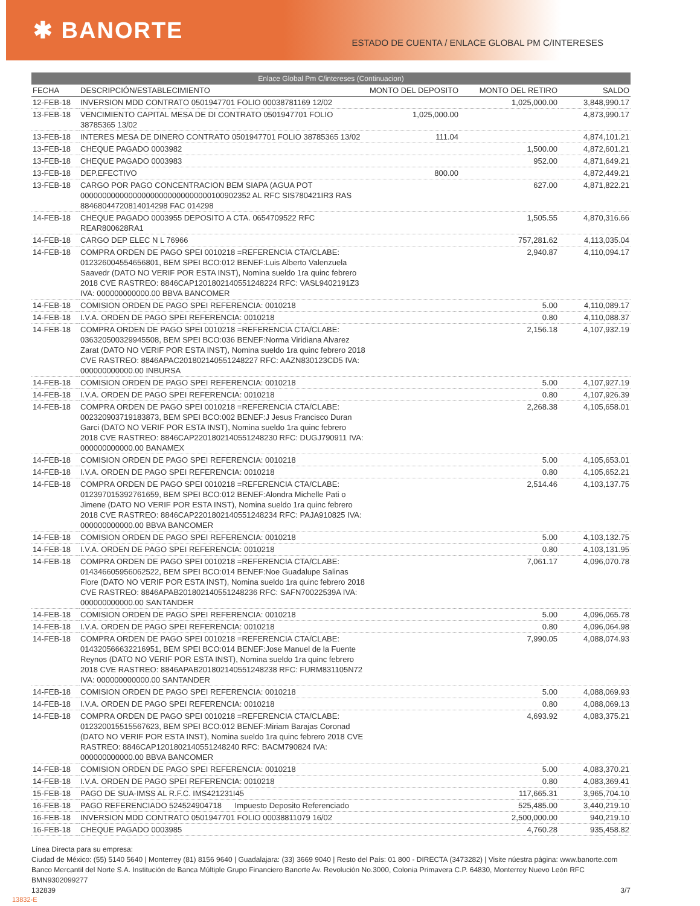✱ BANORTE
ESTADO DE CUENTA / ENLACE GLOBAL PM C/INTERESES
Enlace Global Pm C/intereses (Continuacion)
| FECHA | DESCRIPCIÓN/ESTABLECIMIENTO | MONTO DEL DEPOSITO | MONTO DEL RETIRO | SALDO |
| --- | --- | --- | --- | --- |
| 12-FEB-18 | INVERSION MDD CONTRATO 0501947701 FOLIO 00038781169 12/02 | | 1,025,000.00 | 3,848,990.17 |
| 13-FEB-18 | VENCIMIENTO CAPITAL MESA DE DI CONTRATO 0501947701 FOLIO 38785365 13/02 | 1,025,000.00 | | 4,873,990.17 |
| 13-FEB-18 | INTERES MESA DE DINERO CONTRATO 0501947701 FOLIO 38785365 13/02 | 111.04 | | 4,874,101.21 |
| 13-FEB-18 | CHEQUE PAGADO 0003982 | | 1,500.00 | 4,872,601.21 |
| 13-FEB-18 | CHEQUE PAGADO 0003983 | | 952.00 | 4,871,649.21 |
| 13-FEB-18 | DEP.EFECTIVO | 800.00 | | 4,872,449.21 |
| 13-FEB-18 | CARGO POR PAGO CONCENTRACION BEM SIAPA (AGUA POT 000000000000000000000000000000100902352 AL RFC SIS780421IR3 RAS 88468044720814014298 FAC 014298 | | 627.00 | 4,871,822.21 |
| 14-FEB-18 | CHEQUE PAGADO 0003955 DEPOSITO A CTA. 0654709522 RFC REAR800628RA1 | | 1,505.55 | 4,870,316.66 |
| 14-FEB-18 | CARGO DEP ELEC N L 76966 | | 757,281.62 | 4,113,035.04 |
| 14-FEB-18 | COMPRA ORDEN DE PAGO SPEI 0010218 =REFERENCIA CTA/CLABE: 012326004554656801, BEM SPEI BCO:012 BENEF:Luis Alberto Valenzuela Saavedr (DATO NO VERIF POR ESTA INST), Nomina sueldo 1ra quinc febrero 2018 CVE RASTREO: 8846CAP1201802140551248224 RFC: VASL9402191Z3 IVA: 000000000000.00 BBVA BANCOMER | | 2,940.87 | 4,110,094.17 |
| 14-FEB-18 | COMISION ORDEN DE PAGO SPEI REFERENCIA: 0010218 | | 5.00 | 4,110,089.17 |
| 14-FEB-18 | I.V.A. ORDEN DE PAGO SPEI REFERENCIA: 0010218 | | 0.80 | 4,110,088.37 |
| 14-FEB-18 | COMPRA ORDEN DE PAGO SPEI 0010218 =REFERENCIA CTA/CLABE: 036320500329945508, BEM SPEI BCO:036 BENEF:Norma Viridiana Alvarez Zarat (DATO NO VERIF POR ESTA INST), Nomina sueldo 1ra quinc febrero 2018 CVE RASTREO: 8846APAC201802140551248227 RFC: AAZN830123CD5 IVA: 000000000000.00 INBURSA | | 2,156.18 | 4,107,932.19 |
| 14-FEB-18 | COMISION ORDEN DE PAGO SPEI REFERENCIA: 0010218 | | 5.00 | 4,107,927.19 |
| 14-FEB-18 | I.V.A. ORDEN DE PAGO SPEI REFERENCIA: 0010218 | | 0.80 | 4,107,926.39 |
| 14-FEB-18 | COMPRA ORDEN DE PAGO SPEI 0010218 =REFERENCIA CTA/CLABE: 002320903719183873, BEM SPEI BCO:002 BENEF:J Jesus Francisco Duran Garci (DATO NO VERIF POR ESTA INST), Nomina sueldo 1ra quinc febrero 2018 CVE RASTREO: 8846CAP2201802140551248230 RFC: DUGJ790911 IVA: 000000000000.00 BANAMEX | | 2,268.38 | 4,105,658.01 |
| 14-FEB-18 | COMISION ORDEN DE PAGO SPEI REFERENCIA: 0010218 | | 5.00 | 4,105,653.01 |
| 14-FEB-18 | I.V.A. ORDEN DE PAGO SPEI REFERENCIA: 0010218 | | 0.80 | 4,105,652.21 |
| 14-FEB-18 | COMPRA ORDEN DE PAGO SPEI 0010218 =REFERENCIA CTA/CLABE: 012397015392761659, BEM SPEI BCO:012 BENEF:Alondra Michelle Pati o Jimene (DATO NO VERIF POR ESTA INST), Nomina sueldo 1ra quinc febrero 2018 CVE RASTREO: 8846CAP2201802140551248234 RFC: PAJA910825 IVA: 000000000000.00 BBVA BANCOMER | | 2,514.46 | 4,103,137.75 |
| 14-FEB-18 | COMISION ORDEN DE PAGO SPEI REFERENCIA: 0010218 | | 5.00 | 4,103,132.75 |
| 14-FEB-18 | I.V.A. ORDEN DE PAGO SPEI REFERENCIA: 0010218 | | 0.80 | 4,103,131.95 |
| 14-FEB-18 | COMPRA ORDEN DE PAGO SPEI 0010218 =REFERENCIA CTA/CLABE: 014346605956062522, BEM SPEI BCO:014 BENEF:Noe Guadalupe Salinas Flore (DATO NO VERIF POR ESTA INST), Nomina sueldo 1ra quinc febrero 2018 CVE RASTREO: 8846APAB201802140551248236 RFC: SAFN70022539A IVA: 000000000000.00 SANTANDER | | 7,061.17 | 4,096,070.78 |
| 14-FEB-18 | COMISION ORDEN DE PAGO SPEI REFERENCIA: 0010218 | | 5.00 | 4,096,065.78 |
| 14-FEB-18 | I.V.A. ORDEN DE PAGO SPEI REFERENCIA: 0010218 | | 0.80 | 4,096,064.98 |
| 14-FEB-18 | COMPRA ORDEN DE PAGO SPEI 0010218 =REFERENCIA CTA/CLABE: 014320566632216951, BEM SPEI BCO:014 BENEF:Jose Manuel de la Fuente Reynos (DATO NO VERIF POR ESTA INST), Nomina sueldo 1ra quinc febrero 2018 CVE RASTREO: 8846APAB201802140551248238 RFC: FURM831105N72 IVA: 000000000000.00 SANTANDER | | 7,990.05 | 4,088,074.93 |
| 14-FEB-18 | COMISION ORDEN DE PAGO SPEI REFERENCIA: 0010218 | | 5.00 | 4,088,069.93 |
| 14-FEB-18 | I.V.A. ORDEN DE PAGO SPEI REFERENCIA: 0010218 | | 0.80 | 4,088,069.13 |
| 14-FEB-18 | COMPRA ORDEN DE PAGO SPEI 0010218 =REFERENCIA CTA/CLABE: 012320015515567623, BEM SPEI BCO:012 BENEF:Miriam Barajas Coronad (DATO NO VERIF POR ESTA INST), Nomina sueldo 1ra quinc febrero 2018 CVE RASTREO: 8846CAP1201802140551248240 RFC: BACM790824 IVA: 000000000000.00 BBVA BANCOMER | | 4,693.92 | 4,083,375.21 |
| 14-FEB-18 | COMISION ORDEN DE PAGO SPEI REFERENCIA: 0010218 | | 5.00 | 4,083,370.21 |
| 14-FEB-18 | I.V.A. ORDEN DE PAGO SPEI REFERENCIA: 0010218 | | 0.80 | 4,083,369.41 |
| 15-FEB-18 | PAGO DE SUA-IMSS AL R.F.C. IMS421231I45 | | 117,665.31 | 3,965,704.10 |
| 16-FEB-18 | PAGO REFERENCIADO 524524904718 Impuesto Deposito Referenciado | | 525,485.00 | 3,440,219.10 |
| 16-FEB-18 | INVERSION MDD CONTRATO 0501947701 FOLIO 00038811079 16/02 | | 2,500,000.00 | 940,219.10 |
| 16-FEB-18 | CHEQUE PAGADO 0003985 | | 4,760.28 | 935,458.82 |
Línea Directa para su empresa:
Ciudad de México: (55) 5140 5640 | Monterrey (81) 8156 9640 | Guadalajara: (33) 3669 9040 | Resto del País: 01 800 - DIRECTA (3473282) | Visite núestra página: www.banorte.com
Banco Mercantil del Norte S.A. Institución de Banca Múltiple Grupo Financiero Banorte Av. Revolución No.3000, Colonia Primavera C.P. 64830, Monterrey Nuevo León RFC BMN9302099277
132839 3/7
13832-E